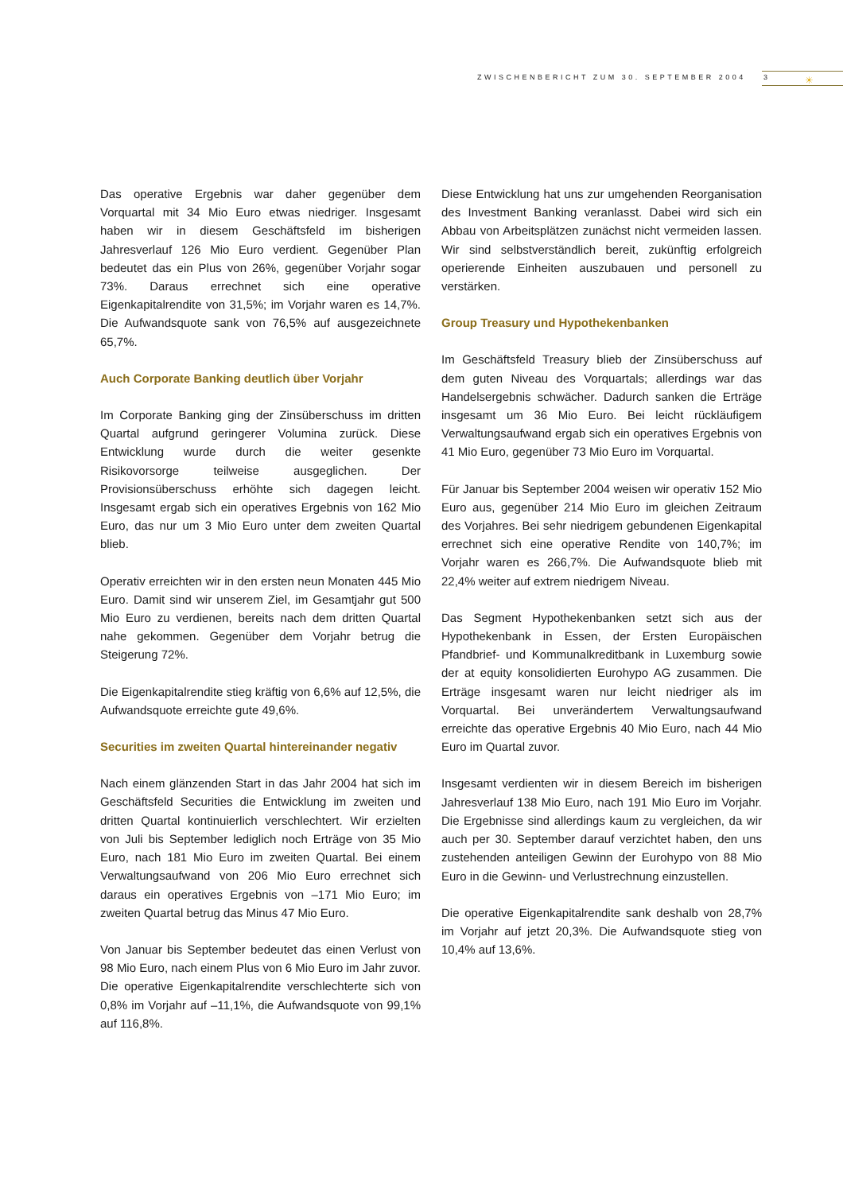ZWISCHENBERICHT ZUM 30. SEPTEMBER 2004
3 ☀
Das operative Ergebnis war daher gegenüber dem Vorquartal mit 34 Mio Euro etwas niedriger. Insgesamt haben wir in diesem Geschäftsfeld im bisherigen Jahresverlauf 126 Mio Euro verdient. Gegenüber Plan bedeutet das ein Plus von 26%, gegenüber Vorjahr sogar 73%. Daraus errechnet sich eine operative Eigenkapitalrendite von 31,5%; im Vorjahr waren es 14,7%. Die Aufwandsquote sank von 76,5% auf ausgezeichnete 65,7%.
Auch Corporate Banking deutlich über Vorjahr
Im Corporate Banking ging der Zinsüberschuss im dritten Quartal aufgrund geringerer Volumina zurück. Diese Entwicklung wurde durch die weiter gesenkte Risikovorsorge teilweise ausgeglichen. Der Provisionsüberschuss erhöhte sich dagegen leicht. Insgesamt ergab sich ein operatives Ergebnis von 162 Mio Euro, das nur um 3 Mio Euro unter dem zweiten Quartal blieb.
Operativ erreichten wir in den ersten neun Monaten 445 Mio Euro. Damit sind wir unserem Ziel, im Gesamtjahr gut 500 Mio Euro zu verdienen, bereits nach dem dritten Quartal nahe gekommen. Gegenüber dem Vorjahr betrug die Steigerung 72%.
Die Eigenkapitalrendite stieg kräftig von 6,6% auf 12,5%, die Aufwandsquote erreichte gute 49,6%.
Securities im zweiten Quartal hintereinander negativ
Nach einem glänzenden Start in das Jahr 2004 hat sich im Geschäftsfeld Securities die Entwicklung im zweiten und dritten Quartal kontinuierlich verschlechtert. Wir erzielten von Juli bis September lediglich noch Erträge von 35 Mio Euro, nach 181 Mio Euro im zweiten Quartal. Bei einem Verwaltungsaufwand von 206 Mio Euro errechnet sich daraus ein operatives Ergebnis von –171 Mio Euro; im zweiten Quartal betrug das Minus 47 Mio Euro.
Von Januar bis September bedeutet das einen Verlust von 98 Mio Euro, nach einem Plus von 6 Mio Euro im Jahr zuvor. Die operative Eigenkapitalrendite verschlechterte sich von 0,8% im Vorjahr auf –11,1%, die Aufwandsquote von 99,1% auf 116,8%.
Diese Entwicklung hat uns zur umgehenden Reorganisation des Investment Banking veranlasst. Dabei wird sich ein Abbau von Arbeitsplätzen zunächst nicht vermeiden lassen. Wir sind selbstverständlich bereit, zukünftig erfolgreich operierende Einheiten auszubauen und personell zu verstärken.
Group Treasury und Hypothekenbanken
Im Geschäftsfeld Treasury blieb der Zinsüberschuss auf dem guten Niveau des Vorquartals; allerdings war das Handelsergebnis schwächer. Dadurch sanken die Erträge insgesamt um 36 Mio Euro. Bei leicht rückläufigem Verwaltungsaufwand ergab sich ein operatives Ergebnis von 41 Mio Euro, gegenüber 73 Mio Euro im Vorquartal.
Für Januar bis September 2004 weisen wir operativ 152 Mio Euro aus, gegenüber 214 Mio Euro im gleichen Zeitraum des Vorjahres. Bei sehr niedrigem gebundenen Eigenkapital errechnet sich eine operative Rendite von 140,7%; im Vorjahr waren es 266,7%. Die Aufwandsquote blieb mit 22,4% weiter auf extrem niedrigem Niveau.
Das Segment Hypothekenbanken setzt sich aus der Hypothekenbank in Essen, der Ersten Europäischen Pfandbrief- und Kommunalkreditbank in Luxemburg sowie der at equity konsolidierten Eurohypo AG zusammen. Die Erträge insgesamt waren nur leicht niedriger als im Vorquartal. Bei unverändertem Verwaltungsaufwand erreichte das operative Ergebnis 40 Mio Euro, nach 44 Mio Euro im Quartal zuvor.
Insgesamt verdienten wir in diesem Bereich im bisherigen Jahresverlauf 138 Mio Euro, nach 191 Mio Euro im Vorjahr. Die Ergebnisse sind allerdings kaum zu vergleichen, da wir auch per 30. September darauf verzichtet haben, den uns zustehenden anteiligen Gewinn der Eurohypo von 88 Mio Euro in die Gewinn- und Verlustrechnung einzustellen.
Die operative Eigenkapitalrendite sank deshalb von 28,7% im Vorjahr auf jetzt 20,3%. Die Aufwandsquote stieg von 10,4% auf 13,6%.